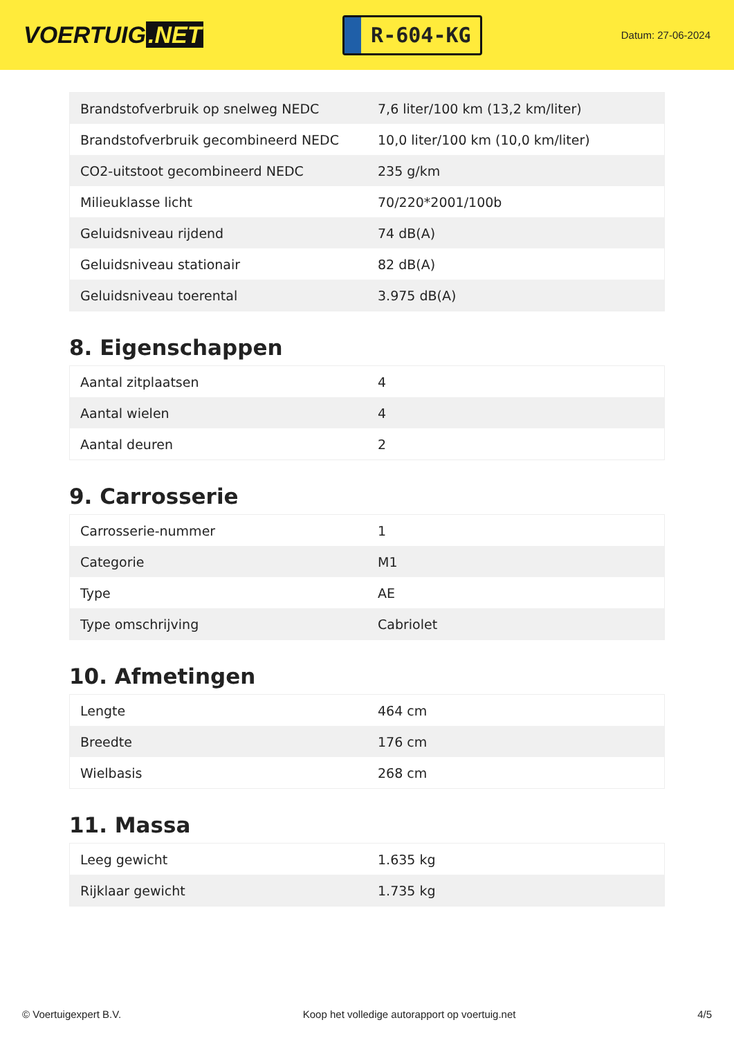VOERTUIG.NET
R-604-KG
Datum: 27-06-2024
| Brandstofverbruik op snelweg NEDC | 7,6 liter/100 km (13,2 km/liter) |
| Brandstofverbruik gecombineerd NEDC | 10,0 liter/100 km (10,0 km/liter) |
| CO2-uitstoot gecombineerd NEDC | 235 g/km |
| Milieuklasse licht | 70/220*2001/100b |
| Geluidsniveau rijdend | 74 dB(A) |
| Geluidsniveau stationair | 82 dB(A) |
| Geluidsniveau toerental | 3.975 dB(A) |
8. Eigenschappen
| Aantal zitplaatsen | 4 |
| Aantal wielen | 4 |
| Aantal deuren | 2 |
9. Carrosserie
| Carrosserie-nummer | 1 |
| Categorie | M1 |
| Type | AE |
| Type omschrijving | Cabriolet |
10. Afmetingen
| Lengte | 464 cm |
| Breedte | 176 cm |
| Wielbasis | 268 cm |
11. Massa
| Leeg gewicht | 1.635 kg |
| Rijklaar gewicht | 1.735 kg |
© Voertuigexpert B.V. Koop het volledige autorapport op voertuig.net 4/5